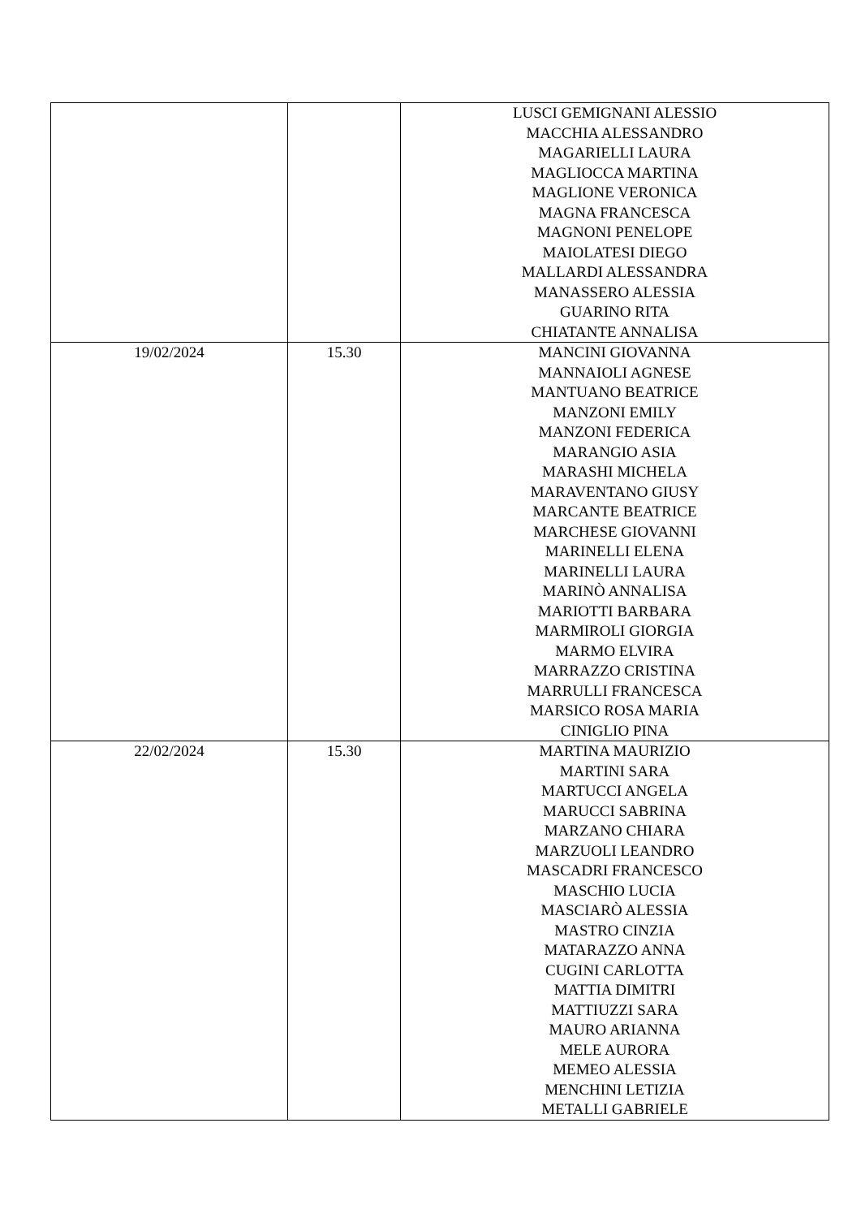| | | LUSCI GEMIGNANI ALESSIO MACCHIA ALESSANDRO MAGARIELLI LAURA MAGLIOCCA MARTINA MAGLIONE VERONICA MAGNA FRANCESCA MAGNONI PENELOPE MAIOLATESI DIEGO MALLARDI ALESSANDRA MANASSERO ALESSIA GUARINO RITA CHIATANTE ANNALISA |
| 19/02/2024 | 15.30 | MANCINI GIOVANNA MANNAIOLI AGNESE MANTUANO BEATRICE MANZONI EMILY MANZONI FEDERICA MARANGIO ASIA MARASHI MICHELA MARAVENTANO GIUSY MARCANTE BEATRICE MARCHESE GIOVANNI MARINELLI ELENA MARINELLI LAURA MARINÒ ANNALISA MARIOTTI BARBARA MARMIROLI GIORGIA MARMO ELVIRA MARRAZZO CRISTINA MARRULLI FRANCESCA MARSICO ROSA MARIA CINIGLIO PINA |
| 22/02/2024 | 15.30 | MARTINA MAURIZIO MARTINI SARA MARTUCCI ANGELA MARUCCI SABRINA MARZANO CHIARA MARZUOLI LEANDRO MASCADRI FRANCESCO MASCHIO LUCIA MASCIARÒ ALESSIA MASTRO CINZIA MATARAZZO ANNA CUGINI CARLOTTA MATTIA DIMITRI MATTIUZZI SARA MAURO ARIANNA MELE AURORA MEMEO ALESSIA MENCHINI LETIZIA METALLI GABRIELE |